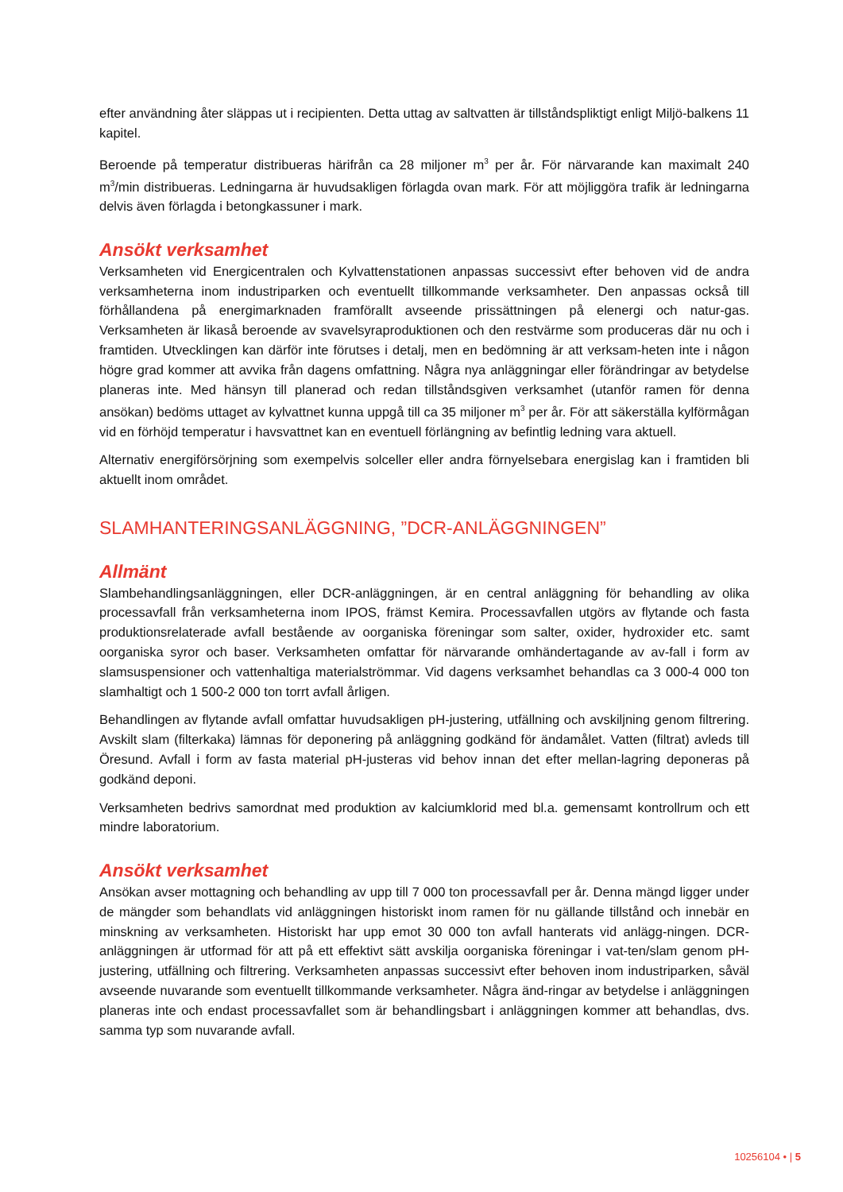efter användning åter släppas ut i recipienten. Detta uttag av saltvatten är tillståndspliktigt enligt Miljö-balkens 11 kapitel.
Beroende på temperatur distribueras härifrån ca 28 miljoner m<sup>3</sup> per år. För närvarande kan maximalt 240 m<sup>3</sup>/min distribueras. Ledningarna är huvudsakligen förlagda ovan mark. För att möjliggöra trafik är ledningarna delvis även förlagda i betongkassuner i mark.
Ansökt verksamhet
Verksamheten vid Energicentralen och Kylvattenstationen anpassas successivt efter behoven vid de andra verksamheterna inom industriparken och eventuellt tillkommande verksamheter. Den anpassas också till förhållandena på energimarknaden framförallt avseende prissättningen på elenergi och natur-gas. Verksamheten är likaså beroende av svavelsyraproduktionen och den restvärme som produceras där nu och i framtiden. Utvecklingen kan därför inte förutses i detalj, men en bedömning är att verksam-heten inte i någon högre grad kommer att avvika från dagens omfattning. Några nya anläggningar eller förändringar av betydelse planeras inte. Med hänsyn till planerad och redan tillståndsgiven verksamhet (utanför ramen för denna ansökan) bedöms uttaget av kylvattnet kunna uppgå till ca 35 miljoner m<sup>3</sup> per år. För att säkerställa kylförmågan vid en förhöjd temperatur i havsvattnet kan en eventuell förlängning av befintlig ledning vara aktuell.
Alternativ energiförsörjning som exempelvis solceller eller andra förnyelsebara energislag kan i framtiden bli aktuellt inom området.
SLAMHANTERINGSANLÄGGNING, ”DCR-ANLÄGGNINGEN”
Allmänt
Slambehandlingsanläggningen, eller DCR-anläggningen, är en central anläggning för behandling av olika processavfall från verksamheterna inom IPOS, främst Kemira. Processavfallen utgörs av flytande och fasta produktionsrelaterade avfall bestående av oorganiska föreningar som salter, oxider, hydroxider etc. samt oorganiska syror och baser. Verksamheten omfattar för närvarande omhändertagande av av-fall i form av slamsuspensioner och vattenhaltiga materialströmmar. Vid dagens verksamhet behandlas ca 3 000-4 000 ton slamhaltigt och 1 500-2 000 ton torrt avfall årligen.
Behandlingen av flytande avfall omfattar huvudsakligen pH-justering, utfällning och avskiljning genom filtrering. Avskilt slam (filterkaka) lämnas för deponering på anläggning godkänd för ändamålet. Vatten (filtrat) avleds till Öresund. Avfall i form av fasta material pH-justeras vid behov innan det efter mellan-lagring deponeras på godkänd deponi.
Verksamheten bedrivs samordnat med produktion av kalciumklorid med bl.a. gemensamt kontrollrum och ett mindre laboratorium.
Ansökt verksamhet
Ansökan avser mottagning och behandling av upp till 7 000 ton processavfall per år. Denna mängd ligger under de mängder som behandlats vid anläggningen historiskt inom ramen för nu gällande tillstånd och innebär en minskning av verksamheten. Historiskt har upp emot 30 000 ton avfall hanterats vid anlägg-ningen. DCR-anläggningen är utformad för att på ett effektivt sätt avskilja oorganiska föreningar i vat-ten/slam genom pH-justering, utfällning och filtrering. Verksamheten anpassas successivt efter behoven inom industriparken, såväl avseende nuvarande som eventuellt tillkommande verksamheter. Några änd-ringar av betydelse i anläggningen planeras inte och endast processavfallet som är behandlingsbart i anläggningen kommer att behandlas, dvs. samma typ som nuvarande avfall.
10256104 • | 5